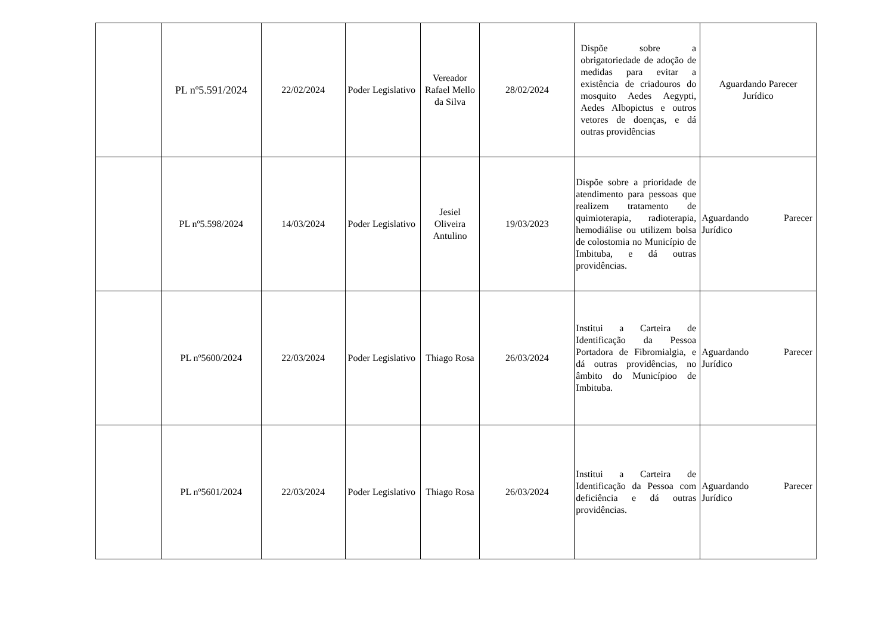| | PL nº5.591/2024 | 22/02/2024 | Poder Legislativo | Vereador Rafael Mello da Silva | 28/02/2024 | Dispõe sobre a obrigatoriedade de adoção de medidas para evitar a existência de criadouros do mosquito Aedes Aegypti, Aedes Albopictus e outros vetores de doenças, e dá outras providências | Aguardando Parecer Jurídico |
| | PL nº5.598/2024 | 14/03/2024 | Poder Legislativo | Jesiel Oliveira Antulino | 19/03/2023 | Dispõe sobre a prioridade de atendimento para pessoas que realizem tratamento de quimioterapia, radioterapia, hemodiálise ou utilizem bolsa de colostomia no Município de Imbituba, e dá outras providências. | Aguardando Parecer Jurídico |
| | PL nº5600/2024 | 22/03/2024 | Poder Legislativo | Thiago Rosa | 26/03/2024 | Institui a Carteira de Identificação da Pessoa Portadora de Fibromialgia, e dá outras providências, no âmbito do Municípioo de Imbituba. | Aguardando Parecer Jurídico |
| | PL nº5601/2024 | 22/03/2024 | Poder Legislativo | Thiago Rosa | 26/03/2024 | Institui a Carteira de Identificação da Pessoa com deficiência e dá outras providências. | Aguardando Parecer Jurídico |